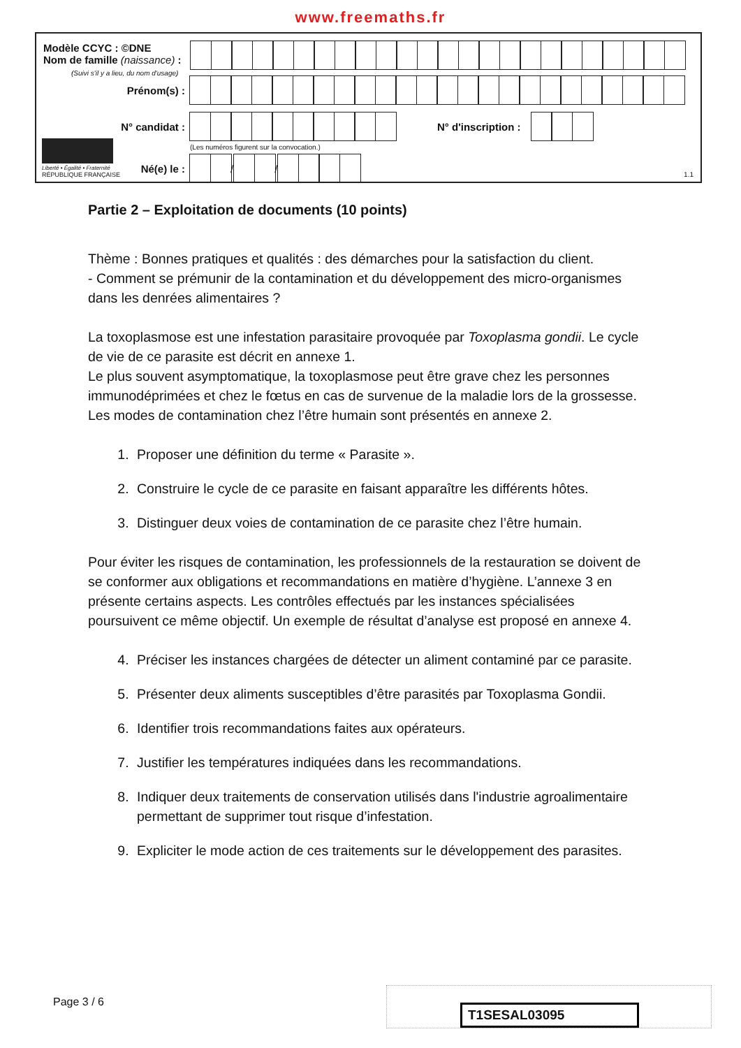www.freemaths.fr
Modèle CCYC : ©DNE
Nom de famille (naissance) :
(Suivi s'il y a lieu, du nom d'usage)
Prénom(s) :
N° candidat : N° d'inscription :
(Les numéros figurent sur la convocation.)
Liberté • Égalité • Fraternité
RÉPUBLIQUE FRANÇAISE
Né(e) le : / /
1.1
Partie 2 – Exploitation de documents (10 points)
Thème : Bonnes pratiques et qualités : des démarches pour la satisfaction du client.
- Comment se prémunir de la contamination et du développement des micro-organismes dans les denrées alimentaires ?
La toxoplasmose est une infestation parasitaire provoquée par Toxoplasma gondii. Le cycle de vie de ce parasite est décrit en annexe 1.
Le plus souvent asymptomatique, la toxoplasmose peut être grave chez les personnes immunodéprimées et chez le fœtus en cas de survenue de la maladie lors de la grossesse. Les modes de contamination chez l’être humain sont présentés en annexe 2.
1. Proposer une définition du terme « Parasite ».
2. Construire le cycle de ce parasite en faisant apparaître les différents hôtes.
3. Distinguer deux voies de contamination de ce parasite chez l’être humain.
Pour éviter les risques de contamination, les professionnels de la restauration se doivent de se conformer aux obligations et recommandations en matière d’hygiène. L’annexe 3 en présente certains aspects. Les contrôles effectués par les instances spécialisées poursuivent ce même objectif. Un exemple de résultat d’analyse est proposé en annexe 4.
4. Préciser les instances chargées de détecter un aliment contaminé par ce parasite.
5. Présenter deux aliments susceptibles d’être parasités par Toxoplasma Gondii.
6. Identifier trois recommandations faites aux opérateurs.
7. Justifier les températures indiquées dans les recommandations.
8. Indiquer deux traitements de conservation utilisés dans l'industrie agroalimentaire permettant de supprimer tout risque d’infestation.
9. Expliciter le mode action de ces traitements sur le développement des parasites.
Page 3 / 6
T1SESAL03095